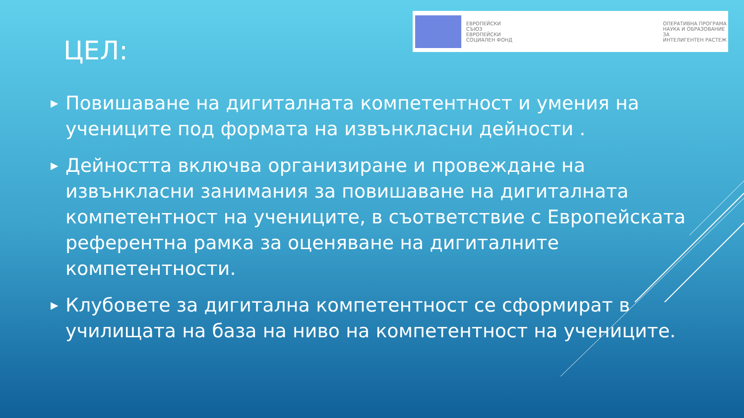ЕВРОПЕЙСКИ СЪЮЗ
ЕВРОПЕЙСКИ
СОЦИАЛЕН ФОНД
ОПЕРАТИВНА ПРОГРАМА
НАУКА И ОБРАЗОВАНИЕ ЗА
ИНТЕЛИГЕНТЕН РАСТЕЖ
ЦЕЛ:
▶ Повишаване на дигиталната компетентност и умения на учениците под формата на извънкласни дейности .
▶ Дейността включва организиране и провеждане на извънкласни занимания за повишаване на дигиталната компетентност на учениците, в съответствие с Европейската референтна рамка за оценяване на дигиталните компетентности.
▶ Клубовете за дигитална компетентност се сформират в училищата на база на ниво на компетентност на учениците.